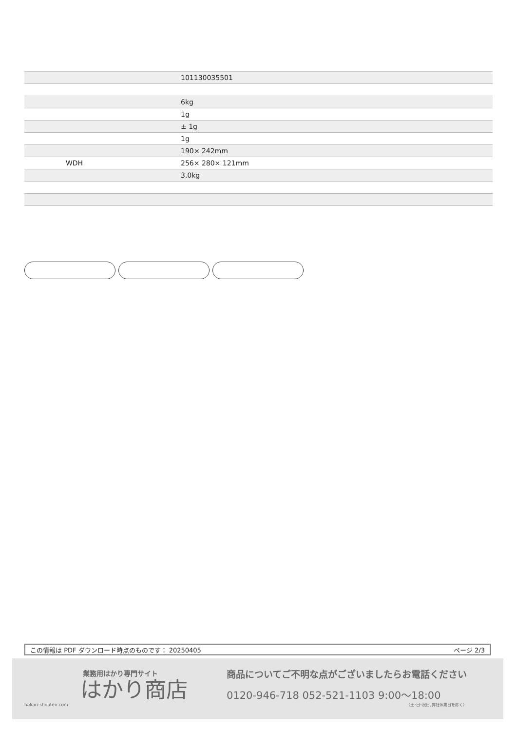| | 101130035501 |
| | 6kg |
| | 1g |
| | ± 1g |
| | 1g |
| | 190× 242mm |
| WDH | 256× 280× 121mm |
| | 3.0kg |
この情報は PDF ダウンロード時点のものです： 20250405 ページ 2/3
業務用はかり専門サイト
はかり商店
hakari-shouten.com
商品についてご不明な点がございましたらお電話ください
0120-946-718 052-521-1103 9:00〜18:00
（土･日･祝日､弊社休業日を除く）